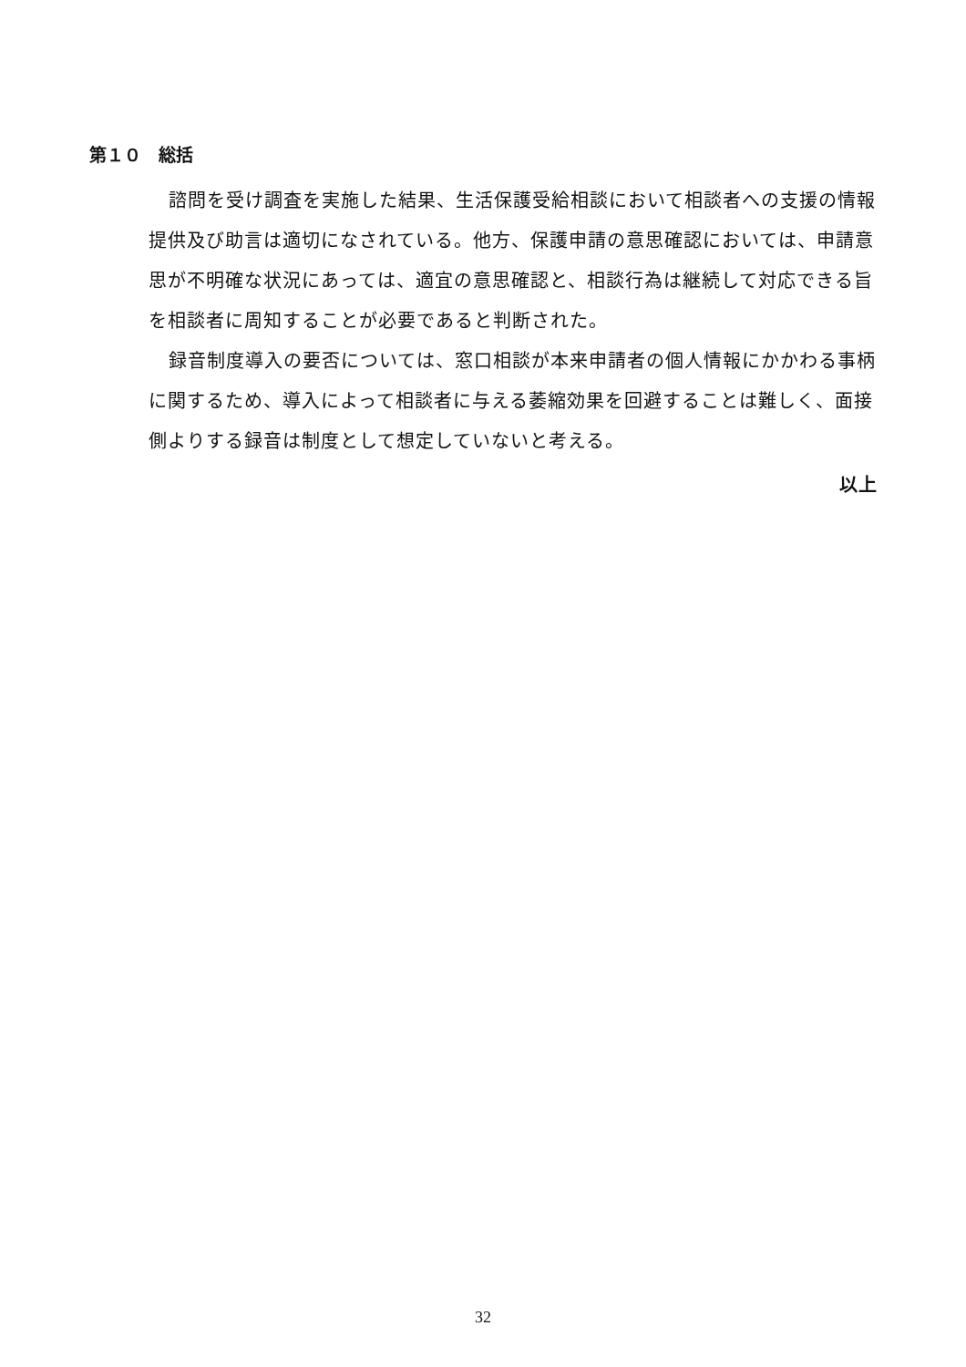第１０　総括
諮問を受け調査を実施した結果、生活保護受給相談において相談者への支援の情報提供及び助言は適切になされている。他方、保護申請の意思確認においては、申請意思が不明確な状況にあっては、適宜の意思確認と、相談行為は継続して対応できる旨を相談者に周知することが必要であると判断された。
録音制度導入の要否については、窓口相談が本来申請者の個人情報にかかわる事柄に関するため、導入によって相談者に与える萎縮効果を回避することは難しく、面接側よりする録音は制度として想定していないと考える。
以上
32